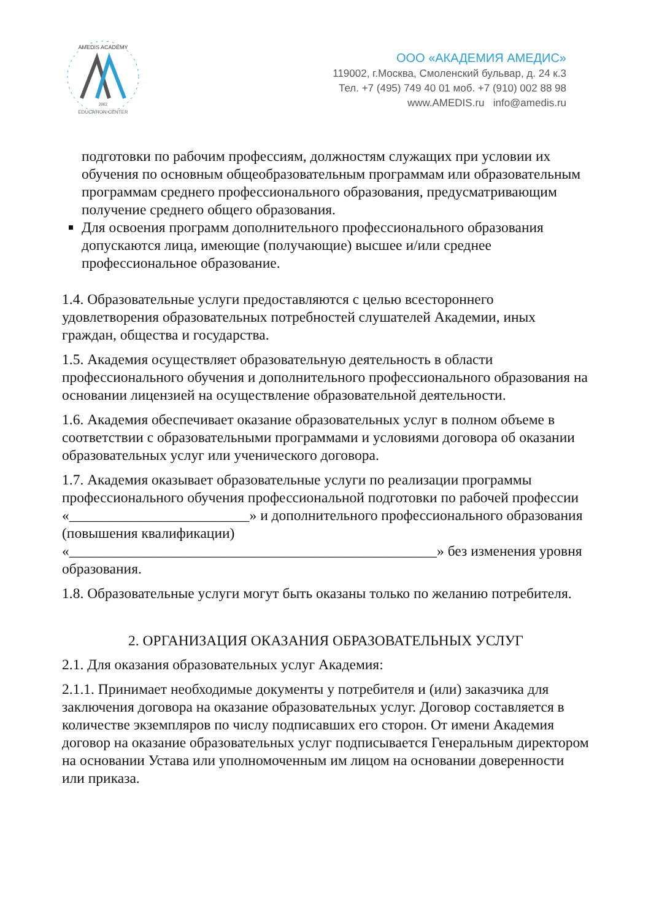AMEDIS ACADEMY
2002
EDUCATION CENTER
ООО «АКАДЕМИЯ АМЕДИС»
119002, г.Москва, Смоленский бульвар, д. 24 к.3
Тел. +7 (495) 749 40 01 моб. +7 (910) 002 88 98
www.AMEDIS.ru info@amedis.ru
подготовки по рабочим профессиям, должностям служащих при условии их обучения по основным общеобразовательным программам или образовательным программам среднего профессионального образования, предусматривающим получение среднего общего образования.
Для освоения программ дополнительного профессионального образования допускаются лица, имеющие (получающие) высшее и/или среднее профессиональное образование.
1.4. Образовательные услуги предоставляются с целью всестороннего удовлетворения образовательных потребностей слушателей Академии, иных граждан, общества и государства.
1.5. Академия осуществляет образовательную деятельность в области профессионального обучения и дополнительного профессионального образования на основании лицензией на осуществление образовательной деятельности.
1.6. Академия обеспечивает оказание образовательных услуг в полном объеме в соответствии с образовательными программами и условиями договора об оказании образовательных услуг или ученического договора.
1.7. Академия оказывает образовательные услуги по реализации программы профессионального обучения профессиональной подготовки по рабочей профессии «_________________________» и дополнительного профессионального образования (повышения квалификации) «___________________________________________________» без изменения уровня образования.
1.8. Образовательные услуги могут быть оказаны только по желанию потребителя.
2. ОРГАНИЗАЦИЯ ОКАЗАНИЯ ОБРАЗОВАТЕЛЬНЫХ УСЛУГ
2.1. Для оказания образовательных услуг Академия:
2.1.1. Принимает необходимые документы у потребителя и (или) заказчика для заключения договора на оказание образовательных услуг. Договор составляется в количестве экземпляров по числу подписавших его сторон. От имени Академия договор на оказание образовательных услуг подписывается Генеральным директором на основании Устава или уполномоченным им лицом на основании доверенности или приказа.